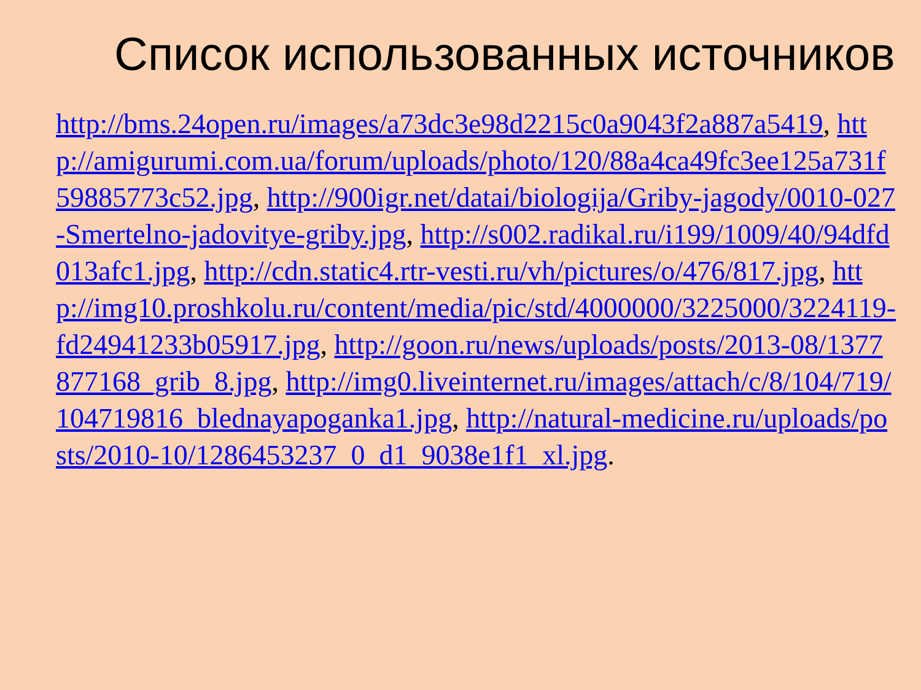Список использованных источников
http://bms.24open.ru/images/a73dc3e98d2215c0a9043f2a887a5419, http://amigurumi.com.ua/forum/uploads/photo/120/88a4ca49fc3ee125a731f59885773c52.jpg, http://900igr.net/datai/biologija/Griby-jagody/0010-027-Smertelno-jadovitye-griby.jpg, http://s002.radikal.ru/i199/1009/40/94dfd013afc1.jpg, http://cdn.static4.rtr-vesti.ru/vh/pictures/o/476/817.jpg, http://img10.proshkolu.ru/content/media/pic/std/4000000/3225000/3224119-fd24941233b05917.jpg, http://goon.ru/news/uploads/posts/2013-08/1377877168_grib_8.jpg, http://img0.liveinternet.ru/images/attach/c/8/104/719/104719816_blednayapoganka1.jpg, http://natural-medicine.ru/uploads/posts/2010-10/1286453237_0_d1_9038e1f1_xl.jpg.